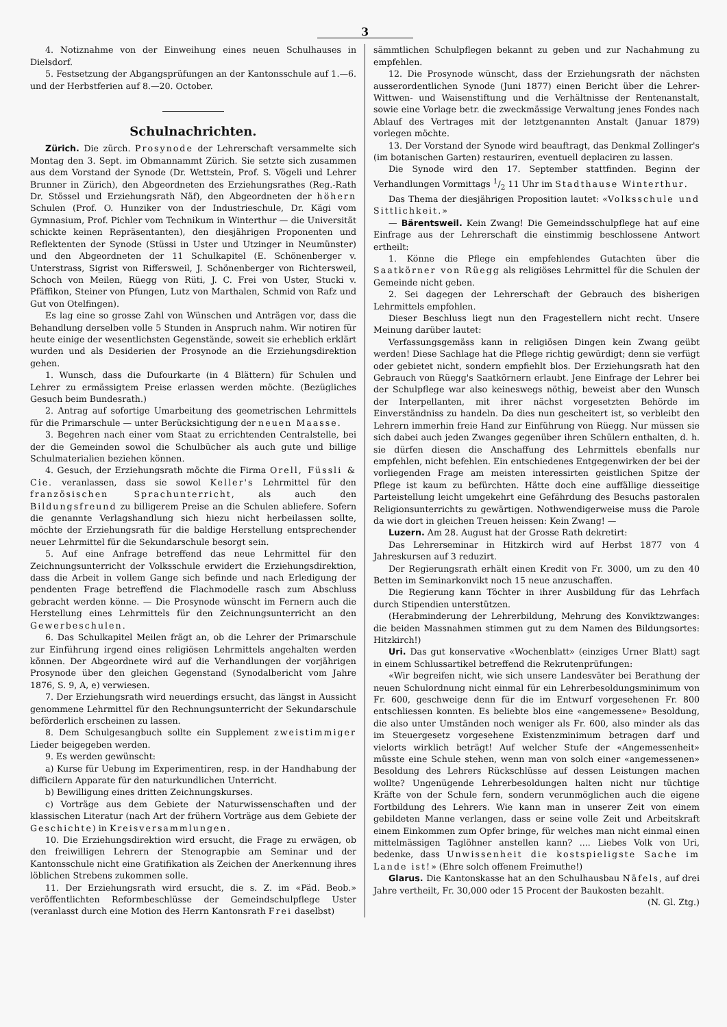3
4. Notiznahme von der Einweihung eines neuen Schulhauses in Dielsdorf.
5. Festsetzung der Abgangsprüfungen an der Kantonsschule auf 1.—6. und der Herbstferien auf 8.—20. October.
Schulnachrichten.
Zürich. Die zürch. Prosynode der Lehrerschaft versammelte sich Montag den 3. Sept. im Obmannammt Zürich. Sie setzte sich zusammen aus dem Vorstand der Synode (Dr. Wettstein, Prof. S. Vögeli und Lehrer Brunner in Zürich), den Abgeordneten des Erziehungsrathes (Reg.-Rath Dr. Stössel und Erziehungsrath Näf), den Abgeordneten der höhern Schulen (Prof. O. Hunziker von der Industrieschule, Dr. Kägi vom Gymnasium, Prof. Pichler vom Technikum in Winterthur — die Universität schickte keinen Repräsentanten), den diesjährigen Proponenten und Reflektenten der Synode (Stüssi in Uster und Utzinger in Neumünster) und den Abgeordneten der 11 Schulkapitel (E. Schönenberger v. Unterstrass, Sigrist von Riffersweil, J. Schönenberger von Richtersweil, Schoch von Meilen, Rüegg von Rüti, J. C. Frei von Uster, Stucki v. Pfäffikon, Steiner von Pfungen, Lutz von Marthalen, Schmid von Rafz und Gut von Otelfingen).
Es lag eine so grosse Zahl von Wünschen und Anträgen vor, dass die Behandlung derselben volle 5 Stunden in Anspruch nahm. Wir notiren für heute einige der wesentlichsten Gegenstände, soweit sie erheblich erklärt wurden und als Desiderien der Prosynode an die Erziehungsdirektion gehen.
1. Wunsch, dass die Dufourkarte (in 4 Blättern) für Schulen und Lehrer zu ermässigtem Preise erlassen werden möchte. (Bezügliches Gesuch beim Bundesrath.)
2. Antrag auf sofortige Umarbeitung des geometrischen Lehrmittels für die Primarschule — unter Berücksichtigung der neuen Maasse.
3. Begehren nach einer vom Staat zu errichtenden Centralstelle, bei der die Gemeinden sowol die Schulbücher als auch gute und billige Schulmaterialien beziehen können.
4. Gesuch, der Erziehungsrath möchte die Firma Orell, Füssli & Cie. veranlassen, dass sie sowol Keller's Lehrmittel für den französischen Sprachunterricht, als auch den Bildungsfreund zu billigerem Preise an die Schulen abliefere. Sofern die genannte Verlagshandlung sich hiezu nicht herbeilassen sollte, möchte der Erziehungsrath für die baldige Herstellung entsprechender neuer Lehrmittel für die Sekundarschule besorgt sein.
5. Auf eine Anfrage betreffend das neue Lehrmittel für den Zeichnungsunterricht der Volksschule erwidert die Erziehungsdirektion, dass die Arbeit in vollem Gange sich befinde und nach Erledigung der pendenten Frage betreffend die Flachmodelle rasch zum Abschluss gebracht werden könne. — Die Prosynode wünscht im Fernern auch die Herstellung eines Lehrmittels für den Zeichnungsunterricht an den Gewerbeschulen.
6. Das Schulkapitel Meilen frägt an, ob die Lehrer der Primarschule zur Einführung irgend eines religiösen Lehrmittels angehalten werden können. Der Abgeordnete wird auf die Verhandlungen der vorjährigen Prosynode über den gleichen Gegenstand (Synodalbericht vom Jahre 1876, S. 9, A, e) verwiesen.
7. Der Erziehungsrath wird neuerdings ersucht, das längst in Aussicht genommene Lehrmittel für den Rechnungsunterricht der Sekundarschule beförderlich erscheinen zu lassen.
8. Dem Schulgesangbuch sollte ein Supplement zweistimmiger Lieder beigegeben werden.
9. Es werden gewünscht:
a) Kurse für Uebung im Experimentiren, resp. in der Handhabung der difficilern Apparate für den naturkundlichen Unterricht.
b) Bewilligung eines dritten Zeichnungskurses.
c) Vorträge aus dem Gebiete der Naturwissenschaften und der klassischen Literatur (nach Art der frühern Vorträge aus dem Gebiete der Geschichte) in Kreisversammlungen.
10. Die Erziehungsdirektion wird ersucht, die Frage zu erwägen, ob den freiwilligen Lehrern der Stenograpbie am Seminar und der Kantonsschule nicht eine Gratifikation als Zeichen der Anerkennung ihres löblichen Strebens zukommen solle.
11. Der Erziehungsrath wird ersucht, die s. Z. im «Päd. Beob.» veröffentlichten Reformbeschlüsse der Gemeindschulpflege Uster (veranlasst durch eine Motion des Herrn Kantonsrath Frei daselbst)
sämmtlichen Schulpflegen bekannt zu geben und zur Nachahmung zu empfehlen.
12. Die Prosynode wünscht, dass der Erziehungsrath der nächsten ausserordentlichen Synode (Juni 1877) einen Bericht über die Lehrer-Wittwen- und Waisenstiftung und die Verhältnisse der Rentenanstalt, sowie eine Vorlage betr. die zweckmässige Verwaltung jenes Fondes nach Ablauf des Vertrages mit der letztgenannten Anstalt (Januar 1879) vorlegen möchte.
13. Der Vorstand der Synode wird beauftragt, das Denkmal Zollinger's (im botanischen Garten) restauriren, eventuell deplaciren zu lassen.
Die Synode wird den 17. September stattfinden. Beginn der Verhandlungen Vormittags 1/2 11 Uhr im Stadthause Winterthur.
Das Thema der diesjährigen Proposition lautet: «Volksschule und Sittlichkeit.»
— Bärentsweil. Kein Zwang! Die Gemeindsschulpflege hat auf eine Einfrage aus der Lehrerschaft die einstimmig beschlossene Antwort ertheilt:
1. Könne die Pflege ein empfehlendes Gutachten über die Saatkörner von Rüegg als religiöses Lehrmittel für die Schulen der Gemeinde nicht geben.
2. Sei dagegen der Lehrerschaft der Gebrauch des bisherigen Lehrmittels empfohlen.
Dieser Beschluss liegt nun den Fragestellern nicht recht. Unsere Meinung darüber lautet:
Verfassungsgemäss kann in religiösen Dingen kein Zwang geübt werden! Diese Sachlage hat die Pflege richtig gewürdigt; denn sie verfügt oder gebietet nicht, sondern empfiehlt blos. Der Erziehungsrath hat den Gebrauch von Rüegg's Saatkörnern erlaubt. Jene Einfrage der Lehrer bei der Schulpflege war also keineswegs nöthig, beweist aber den Wunsch der Interpellanten, mit ihrer nächst vorgesetzten Behörde im Einverständniss zu handeln. Da dies nun gescheitert ist, so verbleibt den Lehrern immerhin freie Hand zur Einführung von Rüegg. Nur müssen sie sich dabei auch jeden Zwanges gegenüber ihren Schülern enthalten, d. h. sie dürfen diesen die Anschaffung des Lehrmittels ebenfalls nur empfehlen, nicht befehlen. Ein entschiedenes Entgegenwirken der bei der vorliegenden Frage am meisten interessirten geistlichen Spitze der Pflege ist kaum zu befürchten. Hätte doch eine auffällige diesseitige Parteistellung leicht umgekehrt eine Gefährdung des Besuchs pastoralen Religionsunterrichts zu gewärtigen. Nothwendigerweise muss die Parole da wie dort in gleichen Treuen heissen: Kein Zwang! —
Luzern. Am 28. August hat der Grosse Rath dekretirt:
Das Lehrerseminar in Hitzkirch wird auf Herbst 1877 von 4 Jahreskursen auf 3 reduzirt.
Der Regierungsrath erhält einen Kredit von Fr. 3000, um zu den 40 Betten im Seminarkonvikt noch 15 neue anzuschaffen.
Die Regierung kann Töchter in ihrer Ausbildung für das Lehrfach durch Stipendien unterstützen.
(Herabminderung der Lehrerbildung, Mehrung des Konviktzwanges: die beiden Massnahmen stimmen gut zu dem Namen des Bildungsortes: Hitzkirch!)
Uri. Das gut konservative «Wochenblatt» (einziges Urner Blatt) sagt in einem Schlussartikel betreffend die Rekrutenprüfungen:
«Wir begreifen nicht, wie sich unsere Landesväter bei Berathung der neuen Schulordnung nicht einmal für ein Lehrerbesoldungsminimum von Fr. 600, geschweige denn für die im Entwurf vorgesehenen Fr. 800 entschliessen konnten. Es beliebte blos eine «angemessene» Besoldung, die also unter Umständen noch weniger als Fr. 600, also minder als das im Steuergesetz vorgesehene Existenzminimum betragen darf und vielorts wirklich beträgt! Auf welcher Stufe der «Angemessenheit» müsste eine Schule stehen, wenn man von solch einer «angemessenen» Besoldung des Lehrers Rückschlüsse auf dessen Leistungen machen wollte? Ungenügende Lehrerbesoldungen halten nicht nur tüchtige Kräfte von der Schule fern, sondern verunmöglichen auch die eigene Fortbildung des Lehrers. Wie kann man in unserer Zeit von einem gebildeten Manne verlangen, dass er seine volle Zeit und Arbeitskraft einem Einkommen zum Opfer bringe, für welches man nicht einmal einen mittelmässigen Taglöhner anstellen kann? .... Liebes Volk von Uri, bedenke, dass Unwissenheit die kostspieligste Sache im Lande ist!» (Ehre solch offenem Freimuthe!)
Glarus. Die Kantonskasse hat an den Schulhausbau Näfels, auf drei Jahre vertheilt, Fr. 30,000 oder 15 Procent der Baukosten bezahlt. (N. Gl. Ztg.)